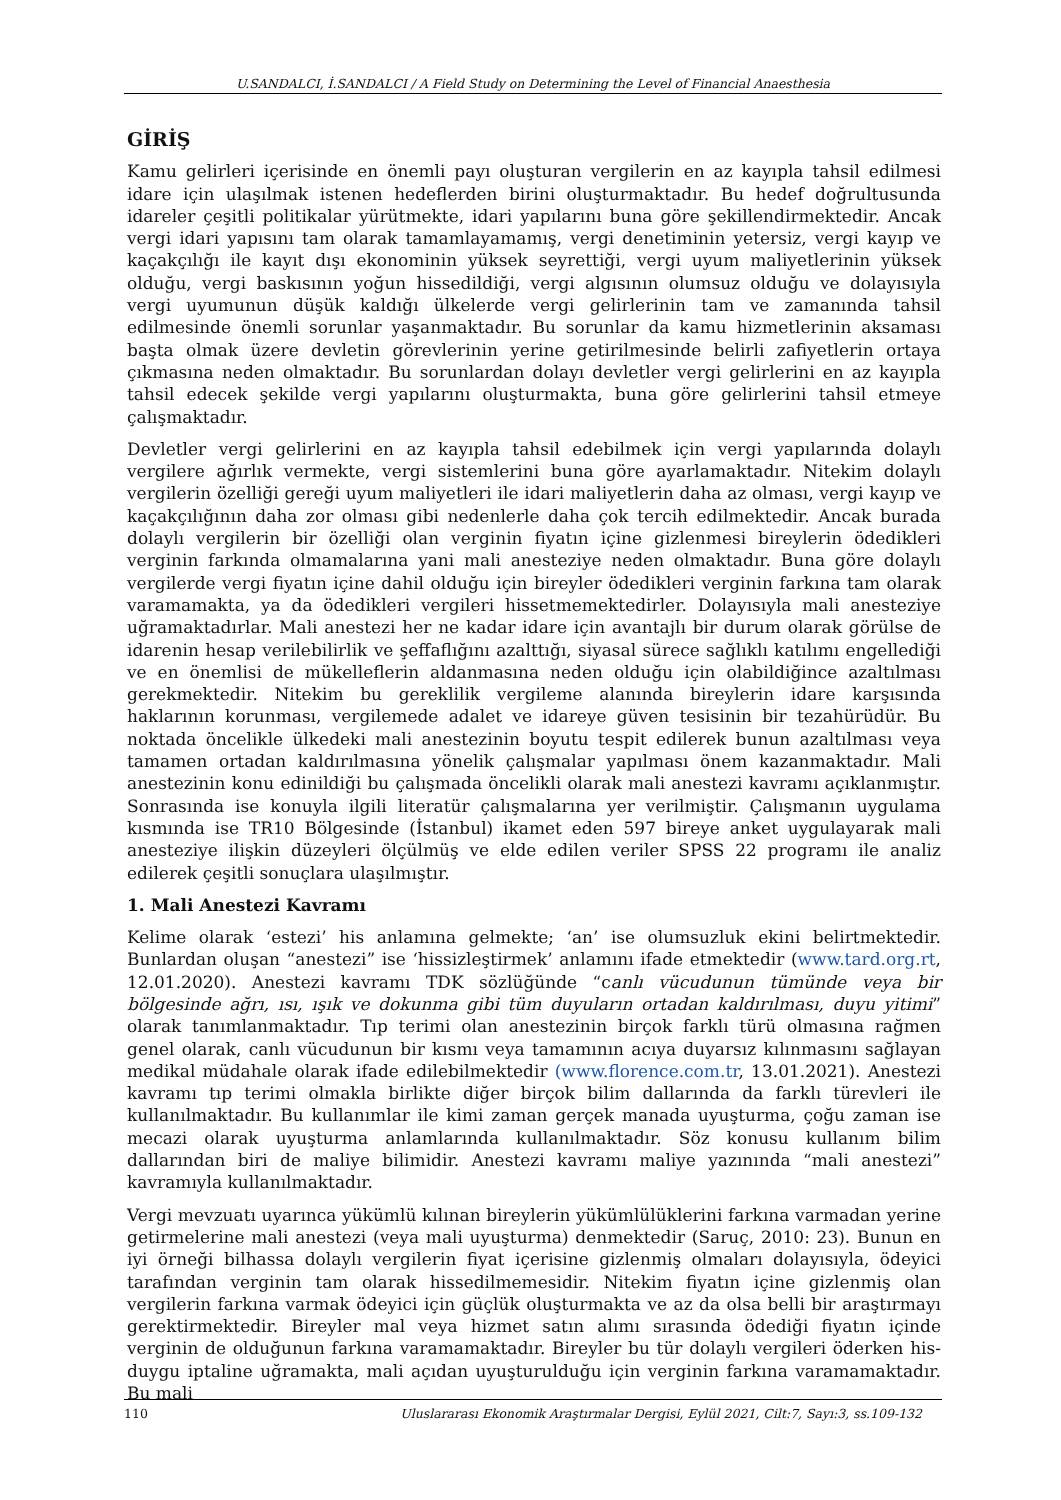U.SANDALCI, İ.SANDALCI / A Field Study on Determining the Level of Financial Anaesthesia
GİRİŞ
Kamu gelirleri içerisinde en önemli payı oluşturan vergilerin en az kayıpla tahsil edilmesi idare için ulaşılmak istenen hedeflerden birini oluşturmaktadır. Bu hedef doğrultusunda idareler çeşitli politikalar yürütmekte, idari yapılarını buna göre şekillendirmektedir. Ancak vergi idari yapısını tam olarak tamamlayamamış, vergi denetiminin yetersiz, vergi kayıp ve kaçakçılığı ile kayıt dışı ekonominin yüksek seyrettiği, vergi uyum maliyetlerinin yüksek olduğu, vergi baskısının yoğun hissedildiği, vergi algısının olumsuz olduğu ve dolayısıyla vergi uyumunun düşük kaldığı ülkelerde vergi gelirlerinin tam ve zamanında tahsil edilmesinde önemli sorunlar yaşanmaktadır. Bu sorunlar da kamu hizmetlerinin aksaması başta olmak üzere devletin görevlerinin yerine getirilmesinde belirli zafiyetlerin ortaya çıkmasına neden olmaktadır. Bu sorunlardan dolayı devletler vergi gelirlerini en az kayıpla tahsil edecek şekilde vergi yapılarını oluşturmakta, buna göre gelirlerini tahsil etmeye çalışmaktadır.
Devletler vergi gelirlerini en az kayıpla tahsil edebilmek için vergi yapılarında dolaylı vergilere ağırlık vermekte, vergi sistemlerini buna göre ayarlamaktadır. Nitekim dolaylı vergilerin özelliği gereği uyum maliyetleri ile idari maliyetlerin daha az olması, vergi kayıp ve kaçakçılığının daha zor olması gibi nedenlerle daha çok tercih edilmektedir. Ancak burada dolaylı vergilerin bir özelliği olan verginin fiyatın içine gizlenmesi bireylerin ödedikleri verginin farkında olmamalarına yani mali anesteziye neden olmaktadır. Buna göre dolaylı vergilerde vergi fiyatın içine dahil olduğu için bireyler ödedikleri verginin farkına tam olarak varamamakta, ya da ödedikleri vergileri hissetmemektedirler. Dolayısıyla mali anesteziye uğramaktadırlar. Mali anestezi her ne kadar idare için avantajlı bir durum olarak görülse de idarenin hesap verilebilirlik ve şeffaflığını azalttığı, siyasal sürece sağlıklı katılımı engellediği ve en önemlisi de mükelleflerin aldanmasına neden olduğu için olabildiğince azaltılması gerekmektedir. Nitekim bu gereklilik vergileme alanında bireylerin idare karşısında haklarının korunması, vergilemede adalet ve idareye güven tesisinin bir tezahürüdür. Bu noktada öncelikle ülkedeki mali anestezinin boyutu tespit edilerek bunun azaltılması veya tamamen ortadan kaldırılmasına yönelik çalışmalar yapılması önem kazanmaktadır. Mali anestezinin konu edinildiği bu çalışmada öncelikli olarak mali anestezi kavramı açıklanmıştır. Sonrasında ise konuyla ilgili literatür çalışmalarına yer verilmiştir. Çalışmanın uygulama kısmında ise TR10 Bölgesinde (İstanbul) ikamet eden 597 bireye anket uygulayarak mali anesteziye ilişkin düzeyleri ölçülmüş ve elde edilen veriler SPSS 22 programı ile analiz edilerek çeşitli sonuçlara ulaşılmıştır.
1. Mali Anestezi Kavramı
Kelime olarak ‘estezi’ his anlamına gelmekte; ‘an’ ise olumsuzluk ekini belirtmektedir. Bunlardan oluşan “anestezi” ise ‘hissizleştirmek’ anlamını ifade etmektedir (www.tard.org.rt, 12.01.2020). Anestezi kavramı TDK sözlüğünde “canlı vücudunun tümünde veya bir bölgesinde ağrı, ısı, ışık ve dokunma gibi tüm duyuların ortadan kaldırılması, duyu yitimi” olarak tanımlanmaktadır. Tıp terimi olan anestezinin birçok farklı türü olmasına rağmen genel olarak, canlı vücudunun bir kısmı veya tamamının acıya duyarsız kılınmasını sağlayan medikal müdahale olarak ifade edilebilmektedir (www.florence.com.tr, 13.01.2021). Anestezi kavramı tıp terimi olmakla birlikte diğer birçok bilim dallarında da farklı türevleri ile kullanılmaktadır. Bu kullanımlar ile kimi zaman gerçek manada uyuşturma, çoğu zaman ise mecazi olarak uyuşturma anlamlarında kullanılmaktadır. Söz konusu kullanım bilim dallarından biri de maliye bilimidir. Anestezi kavramı maliye yazınında “mali anestezi” kavramıyla kullanılmaktadır.
Vergi mevzuatı uyarınca yükümlü kılınan bireylerin yükümlülüklerini farkına varmadan yerine getirmelerine mali anestezi (veya mali uyuşturma) denmektedir (Saruç, 2010: 23). Bunun en iyi örneği bilhassa dolaylı vergilerin fiyat içerisine gizlenmiş olmaları dolayısıyla, ödeyici tarafından verginin tam olarak hissedilmemesidir. Nitekim fiyatın içine gizlenmiş olan vergilerin farkına varmak ödeyici için güçlük oluşturmakta ve az da olsa belli bir araştırmayı gerektirmektedir. Bireyler mal veya hizmet satın alımı sırasında ödediği fiyatın içinde verginin de olduğunun farkına varamamaktadır. Bireyler bu tür dolaylı vergileri öderken his-duygu iptaline uğramakta, mali açıdan uyuşturulduğu için verginin farkına varamamaktadır. Bu mali
110 Uluslararası Ekonomik Araştırmalar Dergisi, Eylül 2021, Cilt:7, Sayı:3, ss.109-132